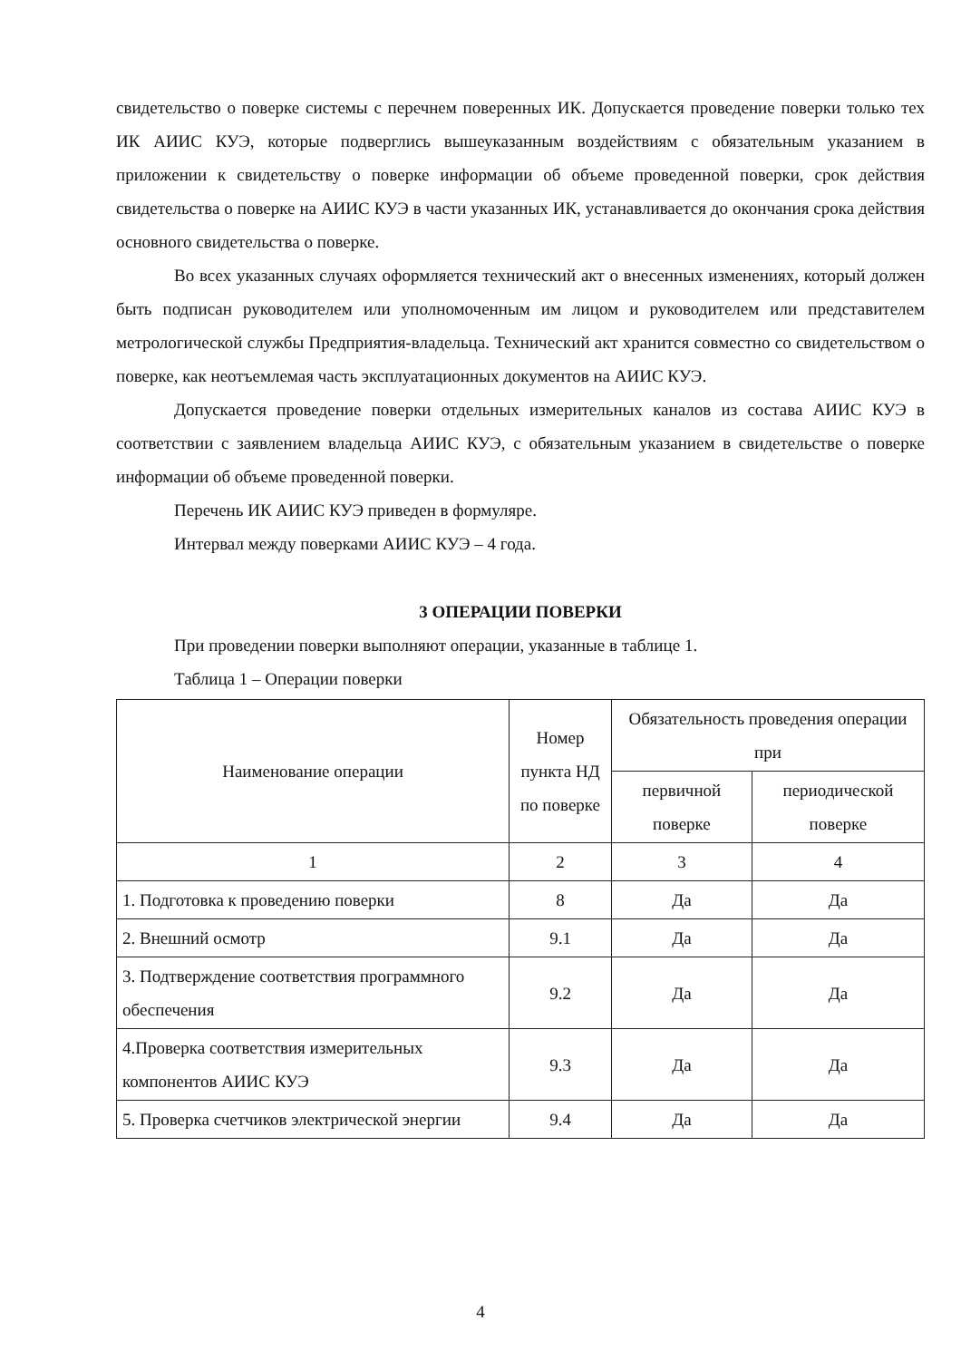свидетельство о поверке системы с перечнем поверенных ИК. Допускается проведение поверки только тех ИК АИИС КУЭ, которые подверглись вышеуказанным воздействиям с обязательным указанием в приложении к свидетельству о поверке информации об объеме проведенной поверки, срок действия свидетельства о поверке на АИИС КУЭ в части указанных ИК, устанавливается до окончания срока действия основного свидетельства о поверке.
Во всех указанных случаях оформляется технический акт о внесенных изменениях, который должен быть подписан руководителем или уполномоченным им лицом и руководителем или представителем метрологической службы Предприятия-владельца. Технический акт хранится совместно со свидетельством о поверке, как неотъемлемая часть эксплуатационных документов на АИИС КУЭ.
Допускается проведение поверки отдельных измерительных каналов из состава АИИС КУЭ в соответствии с заявлением владельца АИИС КУЭ, с обязательным указанием в свидетельстве о поверке информации об объеме проведенной поверки.
Перечень ИК АИИС КУЭ приведен в формуляре.
Интервал между поверками АИИС КУЭ – 4 года.
3 ОПЕРАЦИИ ПОВЕРКИ
При проведении поверки выполняют операции, указанные в таблице 1.
Таблица 1 – Операции поверки
| Наименование операции | Номер пункта НД по поверке | Обязательность проведения операции при | |
| --- | --- | --- | --- |
| | | первичной поверке | периодической поверке |
| 1 | 2 | 3 | 4 |
| 1. Подготовка к проведению поверки | 8 | Да | Да |
| 2. Внешний осмотр | 9.1 | Да | Да |
| 3. Подтверждение соответствия программного обеспечения | 9.2 | Да | Да |
| 4.Проверка соответствия измерительных компонентов АИИС КУЭ | 9.3 | Да | Да |
| 5. Проверка счетчиков электрической энергии | 9.4 | Да | Да |
4